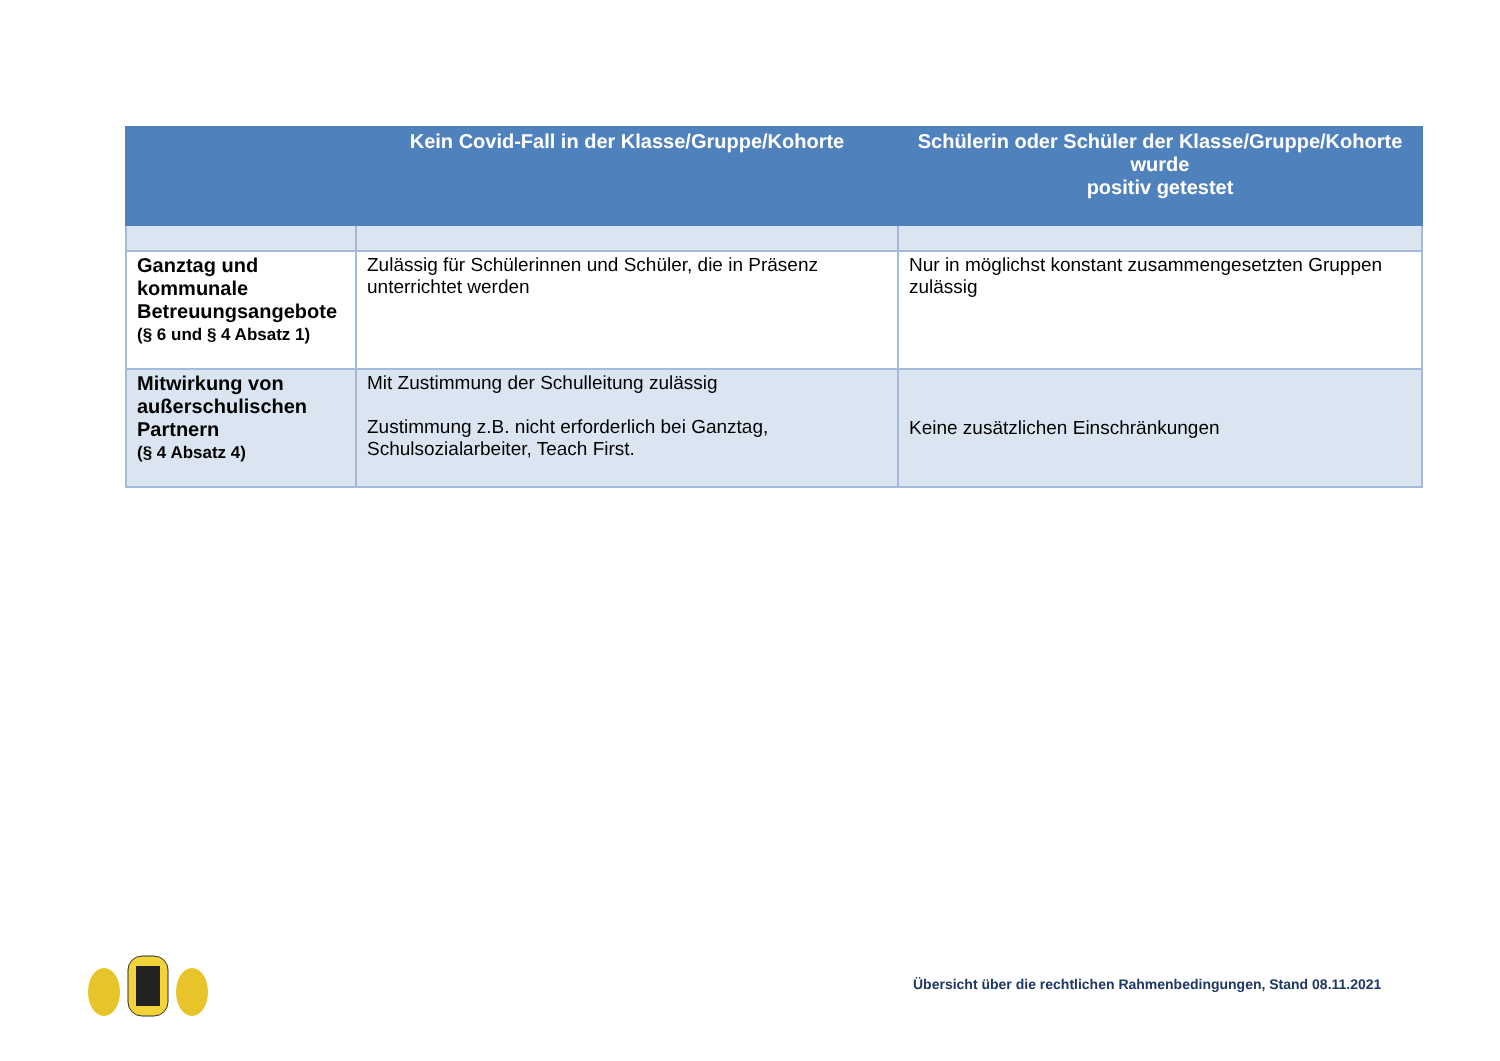| | Kein Covid-Fall in der Klasse/Gruppe/Kohorte | Schülerin oder Schüler der Klasse/Gruppe/Kohorte wurde positiv getestet |
| --- | --- | --- |
| Ganztag und kommunale Betreuungsangebote (§ 6 und § 4 Absatz 1) | Zulässig für Schülerinnen und Schüler, die in Präsenz unterrichtet werden | Nur in möglichst konstant zusammengesetzten Gruppen zulässig |
| Mitwirkung von außerschulischen Partnern (§ 4 Absatz 4) | Mit Zustimmung der Schulleitung zulässig Zustimmung z.B. nicht erforderlich bei Ganztag, Schulsozialarbeiter, Teach First. | Keine zusätzlichen Einschränkungen |
Übersicht über die rechtlichen Rahmenbedingungen, Stand 08.11.2021